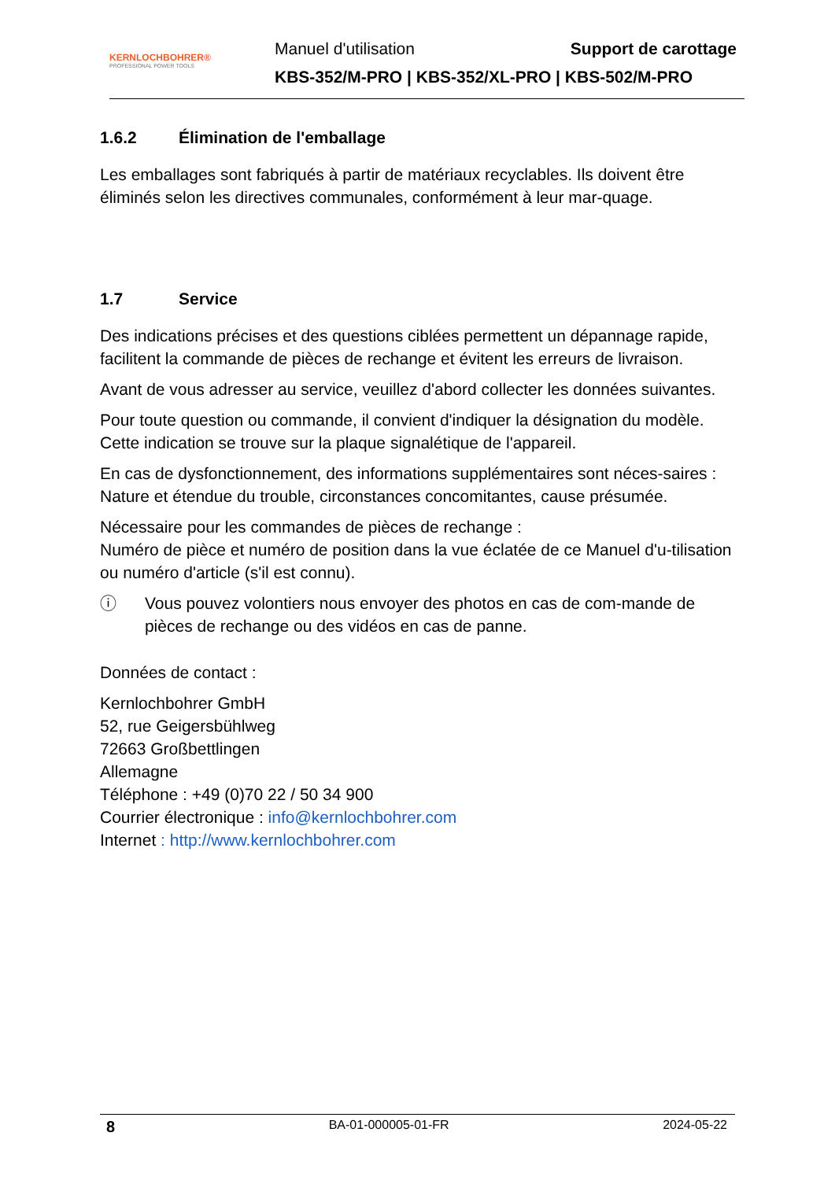KERNLOCHBOHRER®
PROFESSIONAL POWER TOOLS
Manuel d'utilisation Support de carottage
KBS-352/M-PRO | KBS-352/XL-PRO | KBS-502/M-PRO
1.6.2 Élimination de l'emballage
Les emballages sont fabriqués à partir de matériaux recyclables. Ils doivent être éliminés selon les directives communales, conformément à leur mar-quage.
1.7 Service
Des indications précises et des questions ciblées permettent un dépannage rapide, facilitent la commande de pièces de rechange et évitent les erreurs de livraison.
Avant de vous adresser au service, veuillez d'abord collecter les données suivantes.
Pour toute question ou commande, il convient d'indiquer la désignation du modèle. Cette indication se trouve sur la plaque signalétique de l'appareil.
En cas de dysfonctionnement, des informations supplémentaires sont néces-saires :
Nature et étendue du trouble, circonstances concomitantes, cause présumée.
Nécessaire pour les commandes de pièces de rechange :
Numéro de pièce et numéro de position dans la vue éclatée de ce Manuel d'u-tilisation ou numéro d'article (s'il est connu).
ⓘ Vous pouvez volontiers nous envoyer des photos en cas de com-mande de pièces de rechange ou des vidéos en cas de panne.
Données de contact :
Kernlochbohrer GmbH
52, rue Geigersbühlweg
72663 Großbettlingen
Allemagne
Téléphone : +49 (0)70 22 / 50 34 900
Courrier électronique : info@kernlochbohrer.com
Internet : http://www.kernlochbohrer.com
8 BA-01-000005-01-FR 2024-05-22